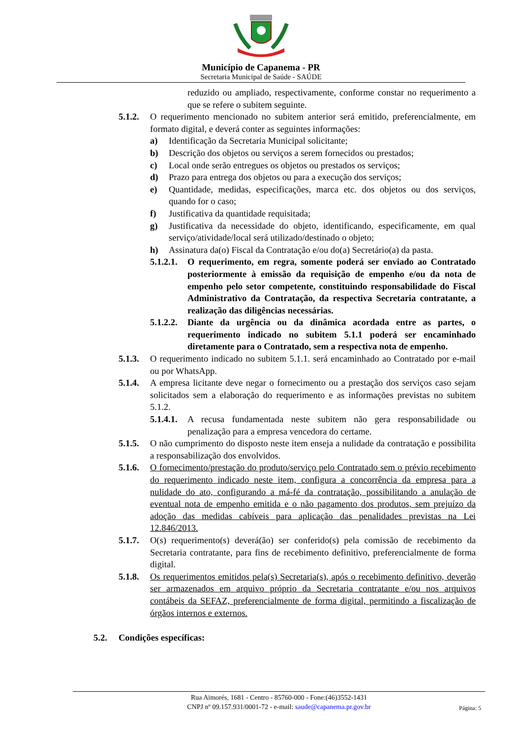Município de Capanema - PR
Secretaria Municipal de Saúde - SAÚDE
reduzido ou ampliado, respectivamente, conforme constar no requerimento a que se refere o subitem seguinte.
5.1.2.
O requerimento mencionado no subitem anterior será emitido, preferencialmente, em formato digital, e deverá conter as seguintes informações:
a) Identificação da Secretaria Municipal solicitante;
b) Descrição dos objetos ou serviços a serem fornecidos ou prestados;
c) Local onde serão entregues os objetos ou prestados os serviços;
d) Prazo para entrega dos objetos ou para a execução dos serviços;
e) Quantidade, medidas, especificações, marca etc. dos objetos ou dos serviços, quando for o caso;
f) Justificativa da quantidade requisitada;
g) Justificativa da necessidade do objeto, identificando, especificamente, em qual serviço/atividade/local será utilizado/destinado o objeto;
h) Assinatura da(o) Fiscal da Contratação e/ou do(a) Secretário(a) da pasta.
5.1.2.1.
O requerimento, em regra, somente poderá ser enviado ao Contratado posteriormente à emissão da requisição de empenho e/ou da nota de empenho pelo setor competente, constituindo responsabilidade do Fiscal Administrativo da Contratação, da respectiva Secretaria contratante, a realização das diligências necessárias.
5.1.2.2.
Diante da urgência ou da dinâmica acordada entre as partes, o requerimento indicado no subitem 5.1.1 poderá ser encaminhado diretamente para o Contratado, sem a respectiva nota de empenho.
5.1.3.
O requerimento indicado no subitem 5.1.1. será encaminhado ao Contratado por e-mail ou por WhatsApp.
5.1.4.
A empresa licitante deve negar o fornecimento ou a prestação dos serviços caso sejam solicitados sem a elaboração do requerimento e as informações previstas no subitem 5.1.2.
5.1.4.1.
A recusa fundamentada neste subitem não gera responsabilidade ou penalização para a empresa vencedora do certame.
5.1.5.
O não cumprimento do disposto neste item enseja a nulidade da contratação e possibilita a responsabilização dos envolvidos.
5.1.6.
O fornecimento/prestação do produto/serviço pelo Contratado sem o prévio recebimento do requerimento indicado neste item, configura a concorrência da empresa para a nulidade do ato, configurando a má-fé da contratação, possibilitando a anulação de eventual nota de empenho emitida e o não pagamento dos produtos, sem prejuízo da adoção das medidas cabíveis para aplicação das penalidades previstas na Lei 12.846/2013.
5.1.7.
O(s) requerimento(s) deverá(ão) ser conferido(s) pela comissão de recebimento da Secretaria contratante, para fins de recebimento definitivo, preferencialmente de forma digital.
5.1.8.
Os requerimentos emitidos pela(s) Secretaria(s), após o recebimento definitivo, deverão ser armazenados em arquivo próprio da Secretaria contratante e/ou nos arquivos contábeis da SEFAZ, preferencialmente de forma digital, permitindo a fiscalização de órgãos internos e externos.
5.2. Condições específicas:
Rua Aimorés, 1681 - Centro - 85760-000 - Fone:(46)3552-1431
CNPJ nº 09.157.931/0001-72 - e-mail: saude@capanema.pr.gov.br
Página: 5